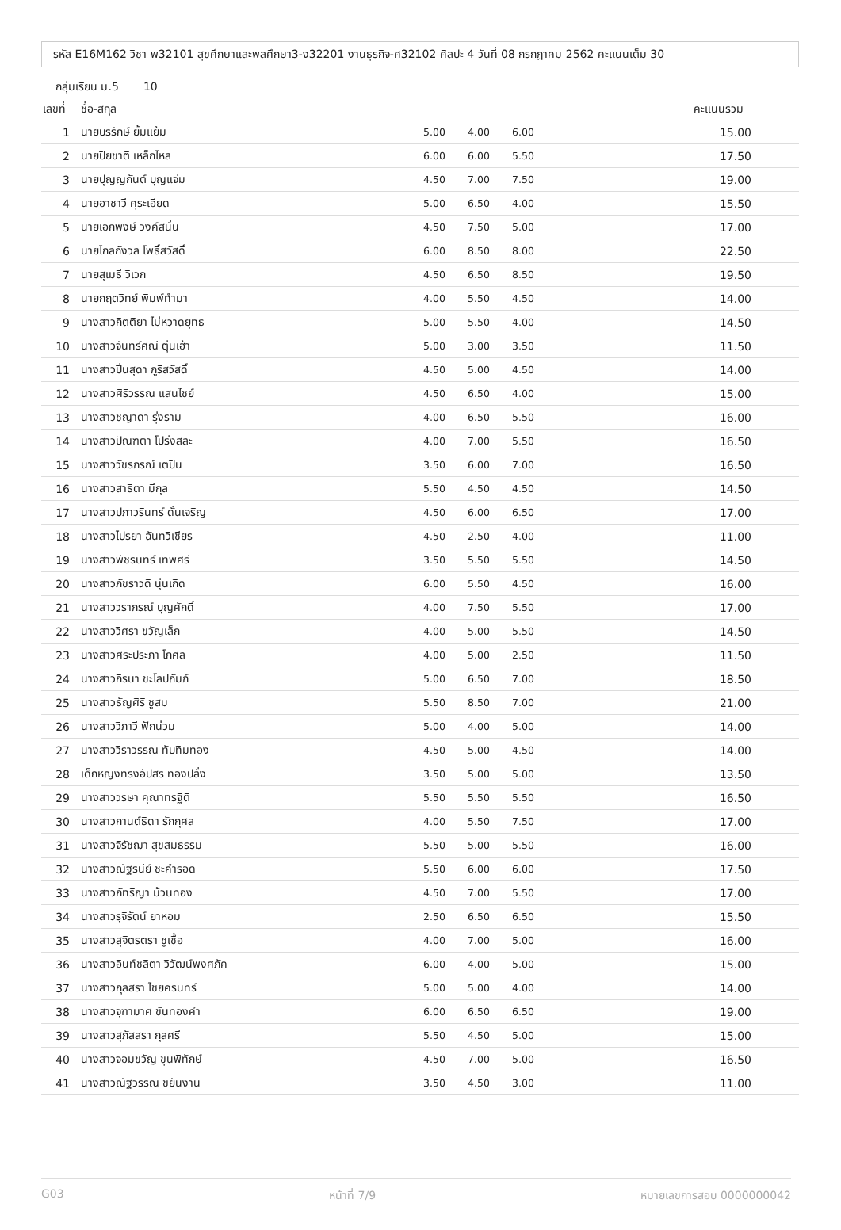รหัส E16M162 วิชา พ32101 สุขศึกษาและพลศึกษา3-ง32201 งานธุรกิจ-ศ32102 ศิลปะ 4 วันที่ 08 กรกฎาคม 2562 คะแนนเต็ม 30
กลุ่มเรียน ม.5 10
| เลขที่ | ชื่อ-สกุล | | | | คะแนนรวม |
| --- | --- | --- | --- | --- | --- |
| 1 | นายบริรักษ์ ยิ้มแย้ม | 5.00 | 4.00 | 6.00 | 15.00 |
| 2 | นายปิยชาติ เหล็กไหล | 6.00 | 6.00 | 5.50 | 17.50 |
| 3 | นายปุญญกันต์ บุญแจ่ม | 4.50 | 7.00 | 7.50 | 19.00 |
| 4 | นายอาชาวี คุระเอียด | 5.00 | 6.50 | 4.00 | 15.50 |
| 5 | นายเอกพงษ์ วงค์สนั่น | 4.50 | 7.50 | 5.00 | 17.00 |
| 6 | นายไกลกังวล โพธิ์สวัสดิ์ | 6.00 | 8.50 | 8.00 | 22.50 |
| 7 | นายสุเมธี วิเวก | 4.50 | 6.50 | 8.50 | 19.50 |
| 8 | นายกฤตวิทย์ พิมพ์ทำมา | 4.00 | 5.50 | 4.50 | 14.00 |
| 9 | นางสาวกิตติยา ไม่หวาดยุทธ | 5.00 | 5.50 | 4.00 | 14.50 |
| 10 | นางสาวจันทร์ศิณี ตุ่นเฮ้า | 5.00 | 3.00 | 3.50 | 11.50 |
| 11 | นางสาวปิ่นสุดา ภูริสวัสดิ์ | 4.50 | 5.00 | 4.50 | 14.00 |
| 12 | นางสาวศิริวรรณ แสนไชย์ | 4.50 | 6.50 | 4.00 | 15.00 |
| 13 | นางสาวชญาดา รุ่งราม | 4.00 | 6.50 | 5.50 | 16.00 |
| 14 | นางสาวปัณฑิตา โปร่งสละ | 4.00 | 7.00 | 5.50 | 16.50 |
| 15 | นางสาววัชรภรณ์ เตปิน | 3.50 | 6.00 | 7.00 | 16.50 |
| 16 | นางสาวสาธิตา มีกุล | 5.50 | 4.50 | 4.50 | 14.50 |
| 17 | นางสาวปภาวรินทร์ ดั่นเจริญ | 4.50 | 6.00 | 6.50 | 17.00 |
| 18 | นางสาวไปรยา ฉันทวิเชียร | 4.50 | 2.50 | 4.00 | 11.00 |
| 19 | นางสาวพัชรินทร์ เทพศรี | 3.50 | 5.50 | 5.50 | 14.50 |
| 20 | นางสาวภัชราวดี นุ่นเกิด | 6.00 | 5.50 | 4.50 | 16.00 |
| 21 | นางสาววราภรณ์ บุญศักดิ์ | 4.00 | 7.50 | 5.50 | 17.00 |
| 22 | นางสาววิศรา ขวัญเล็ก | 4.00 | 5.00 | 5.50 | 14.50 |
| 23 | นางสาวศิระประภา โกศล | 4.00 | 5.00 | 2.50 | 11.50 |
| 24 | นางสาวกีรนา ชะโลปถัมภ์ | 5.00 | 6.50 | 7.00 | 18.50 |
| 25 | นางสาวธัญศิริ ชูสม | 5.50 | 8.50 | 7.00 | 21.00 |
| 26 | นางสาววิภาวี ฟักน่วม | 5.00 | 4.00 | 5.00 | 14.00 |
| 27 | นางสาววิราวรรณ ทับทิมทอง | 4.50 | 5.00 | 4.50 | 14.00 |
| 28 | เด็กหญิงทรงอัปสร ทองปลั่ง | 3.50 | 5.00 | 5.00 | 13.50 |
| 29 | นางสาววรษา คุณาทรฐิติ | 5.50 | 5.50 | 5.50 | 16.50 |
| 30 | นางสาวกานต์ธิดา รักกุศล | 4.00 | 5.50 | 7.50 | 17.00 |
| 31 | นางสาวจิรัชฌา สุขสมธรรม | 5.50 | 5.00 | 5.50 | 16.00 |
| 32 | นางสาวณัฐรินีย์ ชะคำรอด | 5.50 | 6.00 | 6.00 | 17.50 |
| 33 | นางสาวภัทริญา ม้วนทอง | 4.50 | 7.00 | 5.50 | 17.00 |
| 34 | นางสาวรุจิรัตน์ ยาหอม | 2.50 | 6.50 | 6.50 | 15.50 |
| 35 | นางสาวสุจิตรตรา ชูเชื้อ | 4.00 | 7.00 | 5.00 | 16.00 |
| 36 | นางสาวอินท์ชลิตา วิวัฒน์พงศภัค | 6.00 | 4.00 | 5.00 | 15.00 |
| 37 | นางสาวกุลิสรา ไชยคิรินทร์ | 5.00 | 5.00 | 4.00 | 14.00 |
| 38 | นางสาวจุฑามาศ ขันทองคำ | 6.00 | 6.50 | 6.50 | 19.00 |
| 39 | นางสาวสุภัสสรา กุลศรี | 5.50 | 4.50 | 5.00 | 15.00 |
| 40 | นางสาวจอมขวัญ ขุนพิทักษ์ | 4.50 | 7.00 | 5.00 | 16.50 |
| 41 | นางสาวณัฐวรรณ ขยันงาน | 3.50 | 4.50 | 3.00 | 11.00 |
G03 หน้าที่ 7/9 หมายเลขการสอบ 0000000042